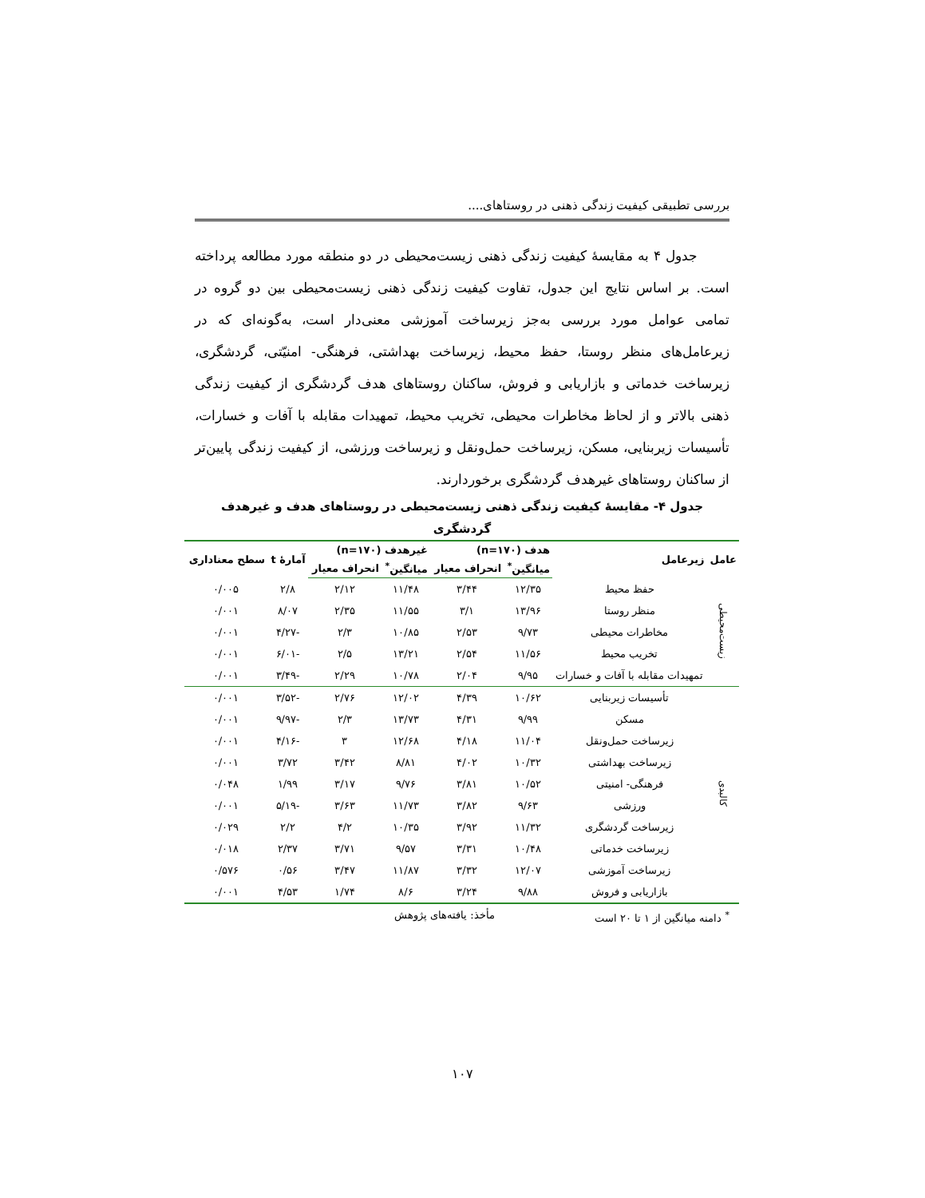بررسی تطبیقی کیفیت زندگی ذهنی در روستاهای....
جدول ۴ به مقایسهٔ کیفیت زندگی ذهنی زیست‌محیطی در دو منطقه مورد مطالعه پرداخته است. بر اساس نتایج این جدول، تفاوت کیفیت زندگی ذهنی زیست‌محیطی بین دو گروه در تمامی عوامل مورد بررسی به‌جز زیرساخت آموزشی معنی‌دار است، به‌گونه‌ای که در زیرعامل‌های منظر روستا، حفظ محیط، زیرساخت بهداشتی، فرهنگی- امنیّتی، گردشگری، زیرساخت خدماتی و بازاریابی و فروش، ساکنان روستاهای هدف گردشگری از کیفیت زندگی ذهنی بالاتر و از لحاظ مخاطرات محیطی، تخریب محیط، تمهیدات مقابله با آفات و خسارات، تأسیسات زیربنایی، مسکن، زیرساخت حمل‌ونقل و زیرساخت ورزشی، از کیفیت زندگی پایین‌تر از ساکنان روستاهای غیرهدف گردشگری برخوردارند.
جدول ۴- مقایسهٔ کیفیت زندگی ذهنی زیست‌محیطی در روستاهای هدف و غیرهدف گردشگری
| عامل | زیرعامل | هدف (n=۱۷۰) | | غیرهدف (n=۱۷۰) | | آمارهٔ t | سطح معناداری |
| --- | --- | --- | --- | --- | --- | --- | --- |
| | | میانگین<sup>*</sup> | انحراف معیار | میانگین<sup>*</sup> | انحراف معیار | | |
| زیست‌محیطی | حفظ محیط | ۱۲/۳۵ | ۳/۴۴ | ۱۱/۴۸ | ۲/۱۲ | ۲/۸ | ۰/۰۰۵ |
| | منظر روستا | ۱۳/۹۶ | ۳/۱ | ۱۱/۵۵ | ۲/۳۵ | ۸/۰۷ | ۰/۰۰۱ |
| | مخاطرات محیطی | ۹/۷۳ | ۲/۵۳ | ۱۰/۸۵ | ۲/۳ | -۴/۲۷ | ۰/۰۰۱ |
| | تخریب محیط | ۱۱/۵۶ | ۲/۵۴ | ۱۳/۲۱ | ۲/۵ | -۶/۰۱ | ۰/۰۰۱ |
| | تمهیدات مقابله با آفات و خسارات | ۹/۹۵ | ۲/۰۴ | ۱۰/۷۸ | ۲/۲۹ | -۳/۴۹ | ۰/۰۰۱ |
| کالبدی | تأسیسات زیربنایی | ۱۰/۶۲ | ۴/۳۹ | ۱۲/۰۲ | ۲/۷۶ | -۳/۵۲ | ۰/۰۰۱ |
| | مسکن | ۹/۹۹ | ۴/۳۱ | ۱۳/۷۳ | ۲/۳ | -۹/۹۷ | ۰/۰۰۱ |
| | زیرساخت حمل‌ونقل | ۱۱/۰۴ | ۴/۱۸ | ۱۲/۶۸ | ۳ | -۴/۱۶ | ۰/۰۰۱ |
| | زیرساخت بهداشتی | ۱۰/۳۲ | ۴/۰۲ | ۸/۸۱ | ۳/۴۲ | ۳/۷۲ | ۰/۰۰۱ |
| | فرهنگی- امنیتی | ۱۰/۵۲ | ۳/۸۱ | ۹/۷۶ | ۳/۱۷ | ۱/۹۹ | ۰/۰۴۸ |
| | ورزشی | ۹/۶۳ | ۳/۸۲ | ۱۱/۷۳ | ۳/۶۳ | -۵/۱۹ | ۰/۰۰۱ |
| | زیرساخت گردشگری | ۱۱/۳۲ | ۳/۹۲ | ۱۰/۳۵ | ۴/۲ | ۲/۲ | ۰/۰۲۹ |
| | زیرساخت خدماتی | ۱۰/۴۸ | ۳/۳۱ | ۹/۵۷ | ۳/۷۱ | ۲/۳۷ | ۰/۰۱۸ |
| | زیرساخت آموزشی | ۱۲/۰۷ | ۳/۳۲ | ۱۱/۸۷ | ۳/۴۷ | ۰/۵۶ | ۰/۵۷۶ |
| | بازاریابی و فروش | ۹/۸۸ | ۳/۲۴ | ۸/۶ | ۱/۷۴ | ۴/۵۳ | ۰/۰۰۱ |
<sup>*</sup> دامنه میانگین از ۱ تا ۲۰ است مأخذ: یافته‌های پژوهش
۱۰۷